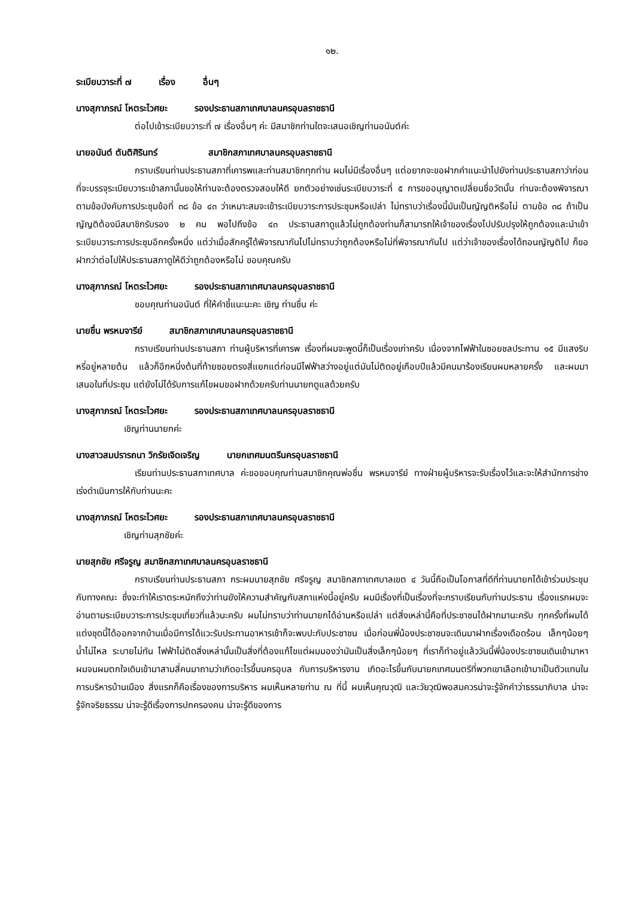๑๒.
ระเบียบวาระที่ ๗ เรื่อง อื่นๆ
นางสุภาภรณ์ โหตระไวศยะ รองประธานสภาเทศบาลนครอุบลราชธานี
ต่อไปเข้าระเบียบวาระที่ ๗ เรื่องอื่นๆ ค่ะ มีสมาชิกท่านใดจะเสนอเชิญท่านอนันต์ค่ะ
นายอนันต์ ตันติศิรินทร์ สมาชิกสภาเทศบาลนครอุบลราชธานี
กราบเรียนท่านประธานสภาที่เคารพและท่านสมาชิกทุกท่าน ผมไม่มีเรื่องอื่นๆ แต่อยากจะขอฝากคำแนะนำไปยังท่านประธานสภาว่าก่อนที่จะบรรจุระเบียบวาระเข้าสภานั้นขอให้ท่านจะต้องตรวจสอบให้ดี ยกตัวอย่างเช่นระเบียบวาระที่ ๕ การขออนุญาตเปลี่ยนชื่อวัดนั้น ท่านจะต้องพิจารณาตามข้อบังคับการประชุมข้อที่ ๓๘ ข้อ ๔๓ ว่าเหมาะสมจะเข้าระเบียบวาระการประชุมหรือเปล่า ไม่ทราบว่าเรื่องนี้มันเป็นญัญติหรือไม่ ตามข้อ ๓๘ ถ้าเป็นญัญติต้องมีสมาชิกรับรอง ๒ คน พอไปถึงข้อ ๔๓ ประธานสภาดูแล้วไม่ถูกต้องท่านก็สามารถให้เจ้าของเรื่องไปปรับปรุงให้ถูกต้องและนำเข้าระเบียบวาระการประชุมอีกครั้งหนึ่ง แต่ว่าเมื่อสักครู่ได้พิจารณากันไปไม่ทราบว่าถูกต้องหรือไม่ที่พิจารณากันไป แต่ว่าเจ้าของเรื่องได้ถอนญัญติไป ก็ขอฝากว่าต่อไปให้ประธานสภาดูให้ดีว่าถูกต้องหรือไม่ ขอบคุณครับ
นางสุภาภรณ์ โหตระไวศยะ รองประธานสภาเทศบาลนครอุบลราชธานี
ขอบคุณท่านอนันต์ ที่ให้คำชี้แนะนะคะ เชิญ ท่านชื่น ค่ะ
นายชื่น พรหมจารีย์ สมาชิกสภาเทศบาลนครอุบลราชธานี
กราบเรียนท่านประธานสภา ท่านผู้บริหารที่เคารพ เรื่องที่ผมจะพูดนี้ก็เป็นเรื่องเก่าครับ เนื่องจากไฟฟ้าในซอยชลประทาน ๑๕ มีแสงริบหรี่อยู่หลายต้น แล้วก็อีกหนึ่งต้นที่ท้ายซอยตรงสี่แยกแต่ก่อนมีไฟฟ้าสว่างอยู่แต่มันไม่ติดอยู่เกือบปีแล้วมีคนมาร้องเรียนผมหลายครั้ง และผมมาเสนอในที่ประชุม แต่ยังไม่ได้รับการแก้ไขผมขอฝากด้วยครับท่านนายกดูแลด้วยครับ
นางสุภาภรณ์ โหตระไวศยะ รองประธานสภาเทศบาลนครอุบลราชธานี
เชิญท่านนายกค่ะ
นางสาวสมปรารถนา วิกรัยเจิดเจริญ นายกเทศมนตรีนครอุบลราชธานี
เรียนท่านประธานสภาเทศบาล ค่ะขอขอบคุณท่านสมาชิกคุณพ่อชื่น พรหมจารีย์ ทางฝ่ายผู้บริหารจะรับเรื่องไว้และจะให้สำนักการช่างเร่งดำเนินการให้กับท่านนะคะ
นางสุภาภรณ์ โหตระไวศยะ รองประธานสภาเทศบาลนครอุบลราชธานี
เชิญท่านสุภชัยค่ะ
นายสุภชัย ศรีจรูญ สมาชิกสภาเทศบาลนครอุบลราชธานี
กราบเรียนท่านประธานสภา กระผมนายสุภชัย ศรีจรูญ สมาชิกสภาเทศบาลเขต ๔ วันนี้ถือเป็นโอกาสที่ดีที่ท่านนายกได้เข้าร่วมประชุมกับทางคณะ ซึ่งจะทำให้เราตระหนักถึงว่าท่านยังให้ความสำคัญกับสภาแห่งนี้อยู่ครับ ผมมีเรื่องที่เป็นเรื่องที่จะกราบเรียนกับท่านประธาน เรื่องแรกผมจะอ่านตามระเบียบวาระการประชุมเที่ยวที่แล้วนะครับ ผมไม่ทราบว่าท่านนายกได้อ่านหรือเปล่า แต่สิ่งเหล่านี้คือที่ประชาชนได้ฝากมานะครับ ทุกครั้งที่ผมได้แต่งชุดนี้ได้ออกจากบ้านเมื่อมีการได้แวะรับประทานอาหารเช้าก็จะพบปะกับประชาชน เมื่อก่อนพี่น้องประชาชนจะเดินมาฝากเรื่องเดือดร้อน เล็กๆน้อยๆ น้ำไม่ไหล ระบายไม่ทัน ไฟฟ้าไม่ติดสิ่งเหล่านั้นเป็นสิ่งที่ต้องแก้ไขแต่ผมมองว่ามันเป็นสิ่งเล็กๆน้อยๆ ที่เราก็ทำอยู่แล้ววันนี้พี่น้องประชาชนเดินเข้ามาหาผมจนผมตกใจเดินเข้ามาสามสี่คนมาถามว่าเกิดอะไรขึ้นนครอุบล กับการบริหารงาน เกิดอะไรขึ้นกับนายกเทศมนตรีที่พวกเขาเลือกเข้ามาเป็นตัวแทนในการบริหารบ้านเมือง สิ่งแรกก็คือเรื่องของการบริหาร ผมเห็นหลายท่าน ณ ที่นี้ ผมเห็นคุณวุฒิ และวัยวุฒิพอสมควรน่าจะรู้จักคำว่าธรรมาภิบาล น่าจะรู้จักจริยธรรม น่าจะรู้ดีเรื่องการปกครองคน น่าจะรู้ดีของการ